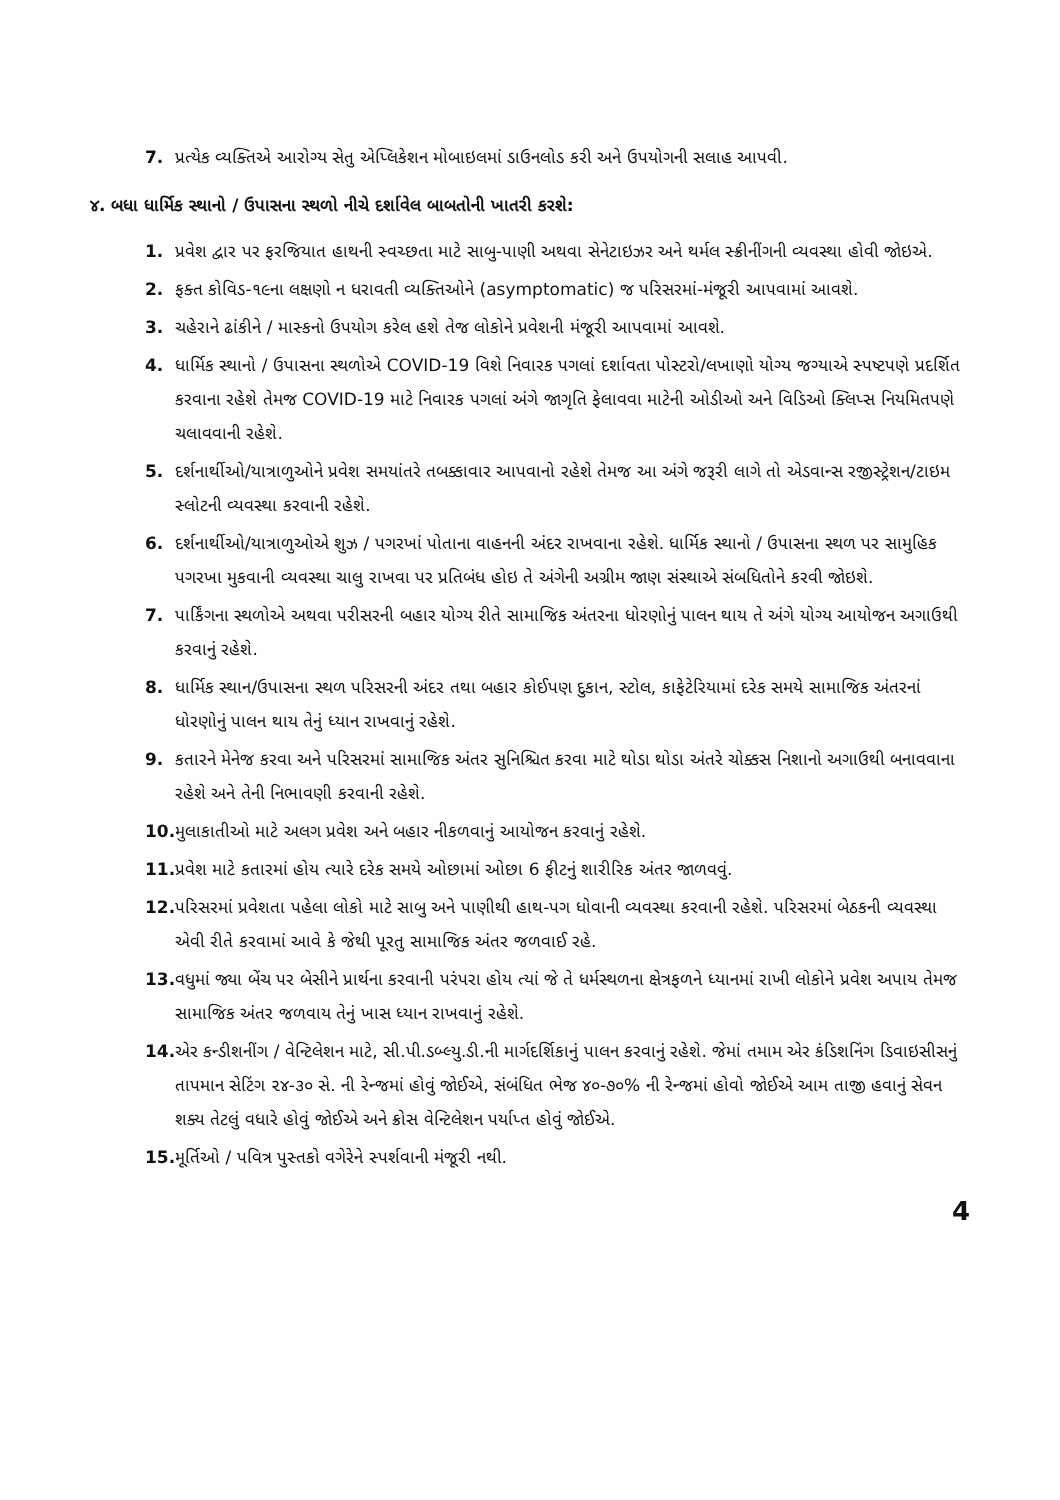7. પ્રત્યેક વ્યક્તિએ આરોગ્ય સેતુ એપ્લિકેશન મોબાઇલમાં ડાઉનલોડ કરી અને ઉપયોગની સલાહ આપવી.
૪. બધા ધાર્મિક સ્થાનો / ઉપાસના સ્થળો નીચે દર્શાવેલ બાબતોની ખાતરી કરશે:
1. પ્રવેશ દ્વાર પર ફરજિયાત હાથની સ્વચ્છતા માટે સાબુ-પાણી અથવા સેનેટાઇઝર અને થર્મલ સ્ક્રીનીંગની વ્યવસ્થા હોવી જોઇએ.
2. ફક્ત કોવિડ-૧૯ના લક્ષણો ન ધરાવતી વ્યક્તિઓને (asymptomatic) જ પરિસરમાં-મંજૂરી આપવામાં આવશે.
3. ચહેરાને ઢાંકીને / માસ્કનો ઉપયોગ કરેલ હશે તેજ લોકોને પ્રવેશની મંજૂરી આપવામાં આવશે.
4. ધાર્મિક સ્થાનો / ઉપાસના સ્થળોએ COVID-19 વિશે નિવારક પગલાં દર્શાવતા પોસ્ટરો/લખાણો યોગ્ય જગ્યાએ સ્પષ્ટપણે પ્રદર્શિત કરવાના રહેશે તેમજ COVID-19 માટે નિવારક પગલાં અંગે જાગૃતિ ફેલાવવા માટેની ઓડીઓ અને વિડિઓ ક્લિપ્સ નિયમિતપણે ચલાવવાની રહેશે.
5. દર્શનાર્થીઓ/યાત્રાળુઓને પ્રવેશ સમયાંતરે તબક્કાવાર આપવાનો રહેશે તેમજ આ અંગે જરૂરી લાગે તો એડવાન્સ રજીસ્ટ્રેશન/ટાઇમ સ્લોટની વ્યવસ્થા કરવાની રહેશે.
6. દર્શનાર્થીઓ/યાત્રાળુઓએ શુઝ / પગરખાં પોતાના વાહનની અંદર રાખવાના રહેશે. ધાર્મિક સ્થાનો / ઉપાસના સ્થળ પર સામુહિક પગરખા મુકવાની વ્યવસ્થા ચાલુ રાખવા પર પ્રતિબંધ હોઇ તે અંગેની અગ્રીમ જાણ સંસ્થાએ સંબધિતોને કરવી જોઇશે.
7. પાર્કિંગના સ્થળોએ અથવા પરીસરની બહાર યોગ્ય રીતે સામાજિક અંતરના ધોરણોનું પાલન થાય તે અંગે યોગ્ય આયોજન અગાઉથી કરવાનું રહેશે.
8. ધાર્મિક સ્થાન/ઉપાસના સ્થળ પરિસરની અંદર તથા બહાર કોઈપણ દુકાન, સ્ટોલ, કાફેટેરિયામાં દરેક સમયે સામાજિક અંતરનાં ધોરણોનું પાલન થાય તેનું ધ્યાન રાખવાનું રહેશે.
9. કતારને મેનેજ કરવા અને પરિસરમાં સામાજિક અંતર સુનિશ્ચિત કરવા માટે થોડા થોડા અંતરે ચોક્કસ નિશાનો અગાઉથી બનાવવાના રહેશે અને તેની નિભાવણી કરવાની રહેશે.
10. મુલાકાતીઓ માટે અલગ પ્રવેશ અને બહાર નીકળવાનું આયોજન કરવાનું રહેશે.
11. પ્રવેશ માટે કતારમાં હોય ત્યારે દરેક સમયે ઓછામાં ઓછા 6 ફીટનું શારીરિક અંતર જાળવવું.
12. પરિસરમાં પ્રવેશતા પહેલા લોકો માટે સાબુ અને પાણીથી હાથ-પગ ધોવાની વ્યવસ્થા કરવાની રહેશે. પરિસરમાં બેઠકની વ્યવસ્થા એવી રીતે કરવામાં આવે કે જેથી પૂરતુ સામાજિક અંતર જળવાઈ રહે.
13. વધુમાં જ્યા બેંચ પર બેસીને પ્રાર્થના કરવાની પરંપરા હોય ત્યાં જે તે ધર્મસ્થળના ક્ષેત્રફળને ધ્યાનમાં રાખી લોકોને પ્રવેશ અપાય તેમજ સામાજિક અંતર જળવાય તેનું ખાસ ધ્યાન રાખવાનું રહેશે.
14. એર કન્ડીશનીંગ / વેન્ટિલેશન માટે, સી.પી.ડબ્લ્યુ.ડી.ની માર્ગદર્શિકાનું પાલન કરવાનું રહેશે. જેમાં તમામ એર કંડિશનિંગ ડિવાઇસીસનું તાપમાન સેટિંગ ૨૪-૩૦ સે. ની રેન્જમાં હોવું જોઈએ, સંબંધિત ભેજ ૪૦-૭૦% ની રેન્જમાં હોવો જોઈએ આમ તાજી હવાનું સેવન શક્ય તેટલું વધારે હોવું જોઈએ અને ક્રોસ વેન્ટિલેશન પર્યાપ્ત હોવું જોઈએ.
15. મૂર્તિઓ / પવિત્ર પુસ્તકો વગેરેને સ્પર્શવાની મંજૂરી નથી.
4